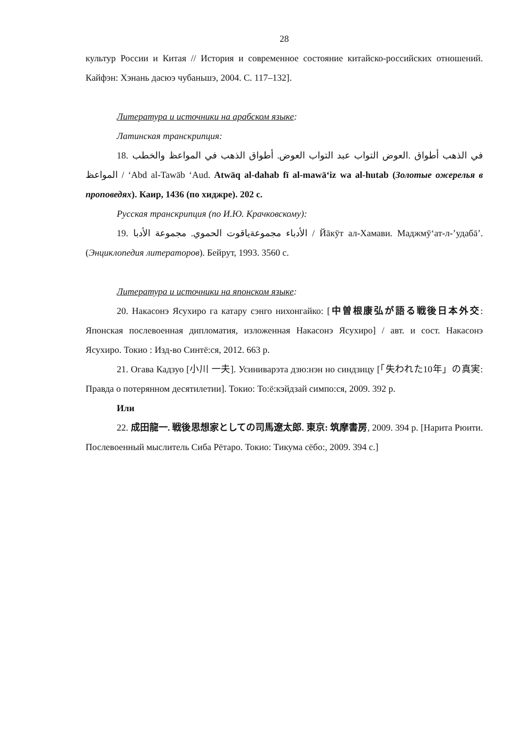28
культур России и Китая // История и современное состояние китайско-российских отношений. Кайфэн: Хэнань дасюэ чубаньшэ, 2004. С. 117–132].
Литература и источники на арабском языке:
Латинская транскрипция:
18. في الذهب أطواق .العوض التواب عبد التواب العوض. أطواق الذهب في المواعظ والخطب المواعظ / ‘Abd al-Tawāb ‘Aud. Atwāq al-dahab fī al-mawā‘iz wa al-hutab (Золотые ожерелья в проповедях). Каир, 1436 (по хиджре). 202 с.
Русская транскрипция (по И.Ю. Крачковскому):
19. الأدباء مجموعةياقوت الحموي. مجموعة الأدبا / Йāкӯт ал-Хамави. Маджмӯ‘ат-л-’удабā’. (Энциклопедия литераторов). Бейрут, 1993. 3560 с.
Литература и источники на японском языке:
20. Накасонэ Ясухиро га катару сэнго нихонгайко: [中曽根康弘が語る戦後日本外交: Японская послевоенная дипломатия, изложенная Накасонэ Ясухиро] / авт. и сост. Накасонэ Ясухиро. Токио : Изд-во Синтё:ся, 2012. 663 р.
21. Огава Кадзуо [小川 一夫]. Усиниварэта дзю:нэн но синдзицу [「失われた10年」の真実: Правда о потерянном десятилетии]. Токио: То:ё:кэйдзай симпо:ся, 2009. 392 р.
Или
22. 成田龍一. 戦後思想家としての司馬遼太郎. 東京: 筑摩書房, 2009. 394 р. [Нарита Рюити. Послевоенный мыслитель Сиба Рётаро. Токио: Тикума сёбо:, 2009. 394 с.]